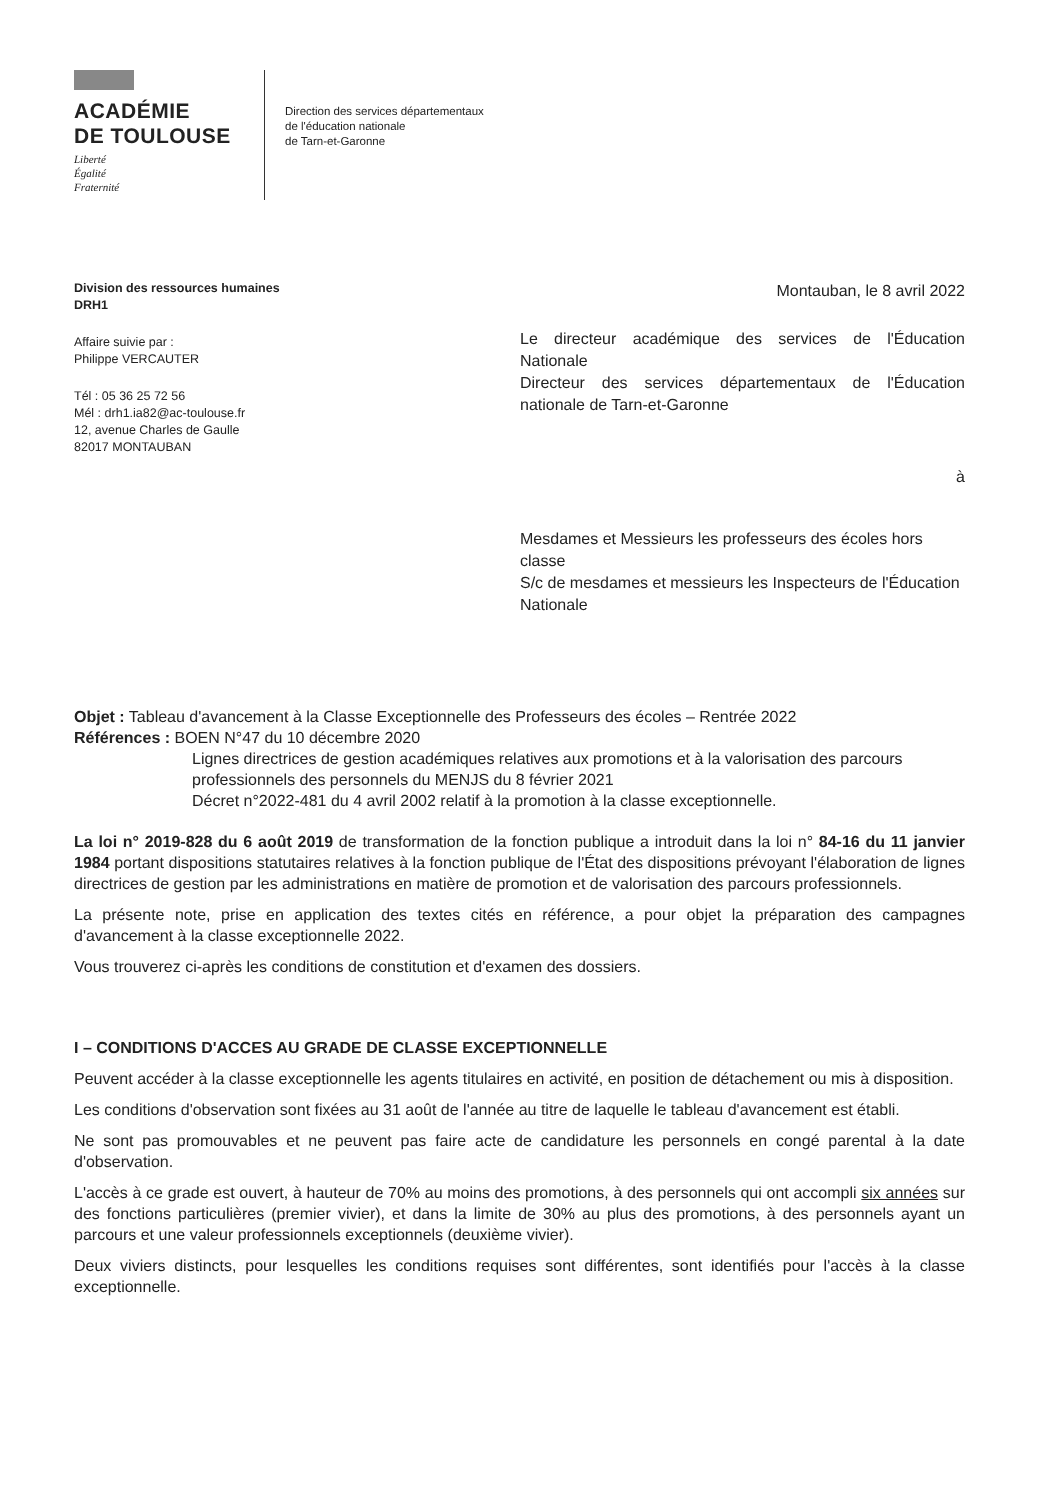ACADÉMIE
DE TOULOUSE
Liberté
Égalité
Fraternité
Direction des services départementaux
de l'éducation nationale
de Tarn-et-Garonne
Division des ressources humaines
DRH1
Affaire suivie par :
Philippe VERCAUTER
Tél : 05 36 25 72 56
Mél : drh1.ia82@ac-toulouse.fr
12, avenue Charles de Gaulle
82017 MONTAUBAN
Montauban, le 8 avril 2022
Le directeur académique des services de l'Éducation Nationale
Directeur des services départementaux de l'Éducation nationale de Tarn-et-Garonne
à
Mesdames et Messieurs les professeurs des écoles hors classe
S/c de mesdames et messieurs les Inspecteurs de l'Éducation Nationale
Objet : Tableau d'avancement à la Classe Exceptionnelle des Professeurs des écoles – Rentrée 2022
Références : BOEN N°47 du 10 décembre 2020
Lignes directrices de gestion académiques relatives aux promotions et à la valorisation des parcours professionnels des personnels du MENJS du 8 février 2021
Décret n°2022-481 du 4 avril 2002 relatif à la promotion à la classe exceptionnelle.
La loi n° 2019-828 du 6 août 2019 de transformation de la fonction publique a introduit dans la loi n° 84-16 du 11 janvier 1984 portant dispositions statutaires relatives à la fonction publique de l'État des dispositions prévoyant l'élaboration de lignes directrices de gestion par les administrations en matière de promotion et de valorisation des parcours professionnels.
La présente note, prise en application des textes cités en référence, a pour objet la préparation des campagnes d'avancement à la classe exceptionnelle 2022.
Vous trouverez ci-après les conditions de constitution et d'examen des dossiers.
I – CONDITIONS D'ACCES AU GRADE DE CLASSE EXCEPTIONNELLE
Peuvent accéder à la classe exceptionnelle les agents titulaires en activité, en position de détachement ou mis à disposition.
Les conditions d'observation sont fixées au 31 août de l'année au titre de laquelle le tableau d'avancement est établi.
Ne sont pas promouvables et ne peuvent pas faire acte de candidature les personnels en congé parental à la date d'observation.
L'accès à ce grade est ouvert, à hauteur de 70% au moins des promotions, à des personnels qui ont accompli six années sur des fonctions particulières (premier vivier), et dans la limite de 30% au plus des promotions, à des personnels ayant un parcours et une valeur professionnels exceptionnels (deuxième vivier).
Deux viviers distincts, pour lesquelles les conditions requises sont différentes, sont identifiés pour l'accès à la classe exceptionnelle.